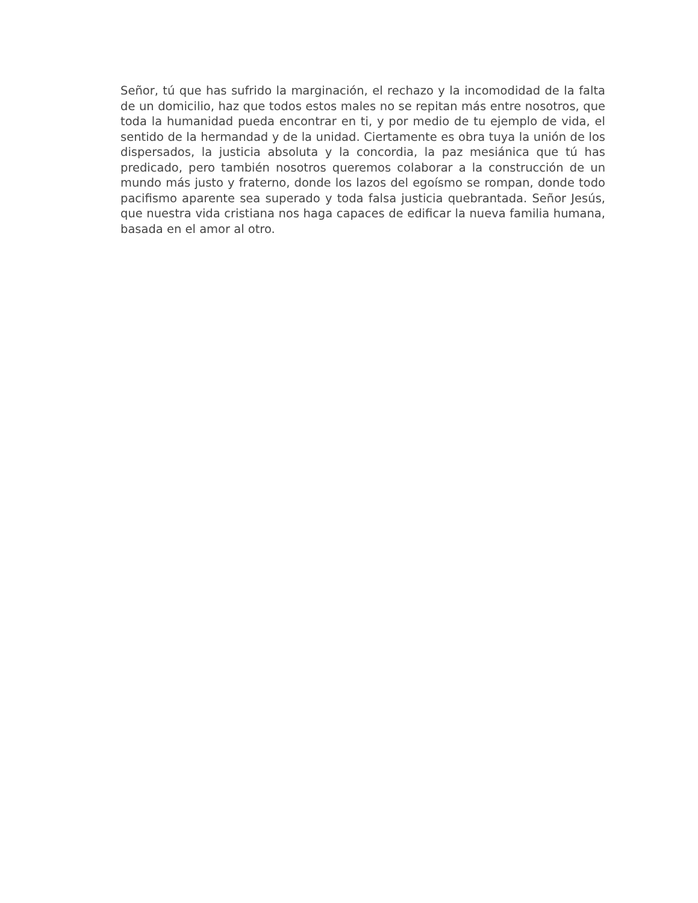Señor, tú que has sufrido la marginación, el rechazo y la incomodidad de la falta de un domicilio, haz que todos estos males no se repitan más entre nosotros, que toda la humanidad pueda encontrar en ti, y por medio de tu ejemplo de vida, el sentido de la hermandad y de la unidad. Ciertamente es obra tuya la unión de los dispersados, la justicia absoluta y la concordia, la paz mesiánica que tú has predicado, pero también nosotros queremos colaborar a la construcción de un mundo más justo y fraterno, donde los lazos del egoísmo se rompan, donde todo pacifismo aparente sea superado y toda falsa justicia quebrantada. Señor Jesús, que nuestra vida cristiana nos haga capaces de edificar la nueva familia humana, basada en el amor al otro.